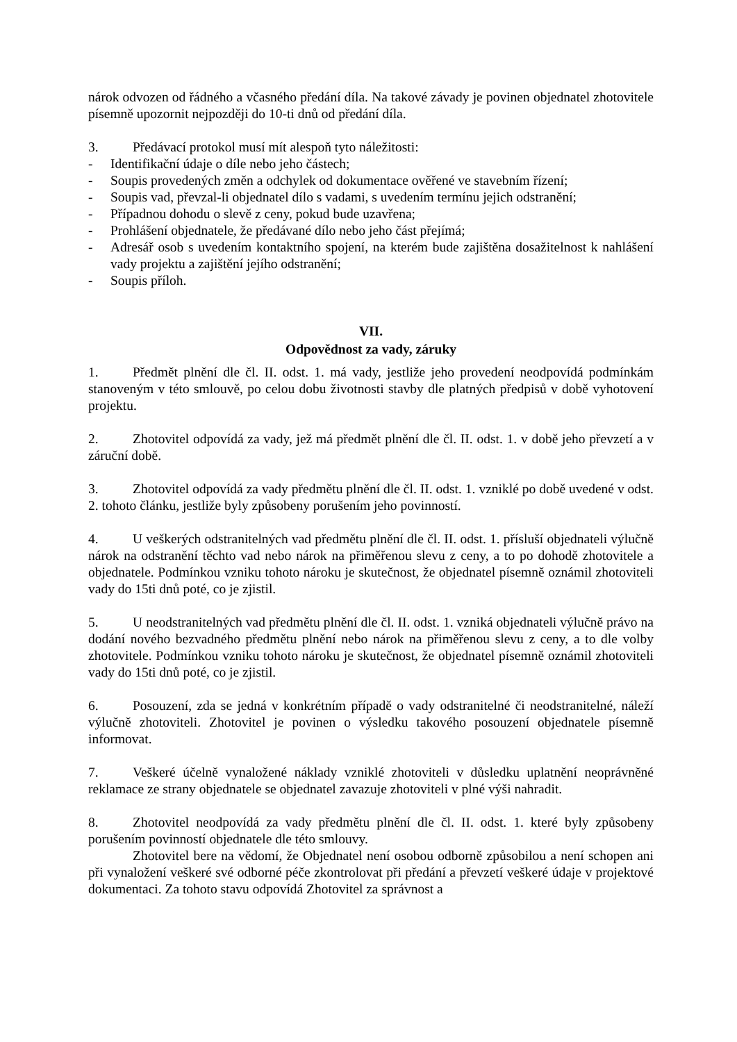nárok odvozen od řádného a včasného předání díla. Na takové závady je povinen objednatel zhotovitele písemně upozornit nejpozději do 10-ti dnů od předání díla.
3. Předávací protokol musí mít alespoň tyto náležitosti:
- Identifikační údaje o díle nebo jeho částech;
- Soupis provedených změn a odchylek od dokumentace ověřené ve stavebním řízení;
- Soupis vad, převzal-li objednatel dílo s vadami, s uvedením termínu jejich odstranění;
- Případnou dohodu o slevě z ceny, pokud bude uzavřena;
- Prohlášení objednatele, že předávané dílo nebo jeho část přejímá;
- Adresář osob s uvedením kontaktního spojení, na kterém bude zajištěna dosažitelnost k nahlášení vady projektu a zajištění jejího odstranění;
- Soupis příloh.
VII.
Odpovědnost za vady, záruky
1. Předmět plnění dle čl. II. odst. 1. má vady, jestliže jeho provedení neodpovídá podmínkám stanoveným v této smlouvě, po celou dobu životnosti stavby dle platných předpisů v době vyhotovení projektu.
2. Zhotovitel odpovídá za vady, jež má předmět plnění dle čl. II. odst. 1. v době jeho převzetí a v záruční době.
3. Zhotovitel odpovídá za vady předmětu plnění dle čl. II. odst. 1. vzniklé po době uvedené v odst. 2. tohoto článku, jestliže byly způsobeny porušením jeho povinností.
4. U veškerých odstranitelných vad předmětu plnění dle čl. II. odst. 1. přísluší objednateli výlučně nárok na odstranění těchto vad nebo nárok na přiměřenou slevu z ceny, a to po dohodě zhotovitele a objednatele. Podmínkou vzniku tohoto nároku je skutečnost, že objednatel písemně oznámil zhotoviteli vady do 15ti dnů poté, co je zjistil.
5. U neodstranitelných vad předmětu plnění dle čl. II. odst. 1. vzniká objednateli výlučně právo na dodání nového bezvadného předmětu plnění nebo nárok na přiměřenou slevu z ceny, a to dle volby zhotovitele. Podmínkou vzniku tohoto nároku je skutečnost, že objednatel písemně oznámil zhotoviteli vady do 15ti dnů poté, co je zjistil.
6. Posouzení, zda se jedná v konkrétním případě o vady odstranitelné či neodstranitelné, náleží výlučně zhotoviteli. Zhotovitel je povinen o výsledku takového posouzení objednatele písemně informovat.
7. Veškeré účelně vynaložené náklady vzniklé zhotoviteli v důsledku uplatnění neoprávněné reklamace ze strany objednatele se objednatel zavazuje zhotoviteli v plné výši nahradit.
8. Zhotovitel neodpovídá za vady předmětu plnění dle čl. II. odst. 1. které byly způsobeny porušením povinností objednatele dle této smlouvy.
Zhotovitel bere na vědomí, že Objednatel není osobou odborně způsobilou a není schopen ani při vynaložení veškeré své odborné péče zkontrolovat při předání a převzetí veškeré údaje v projektové dokumentaci. Za tohoto stavu odpovídá Zhotovitel za správnost a